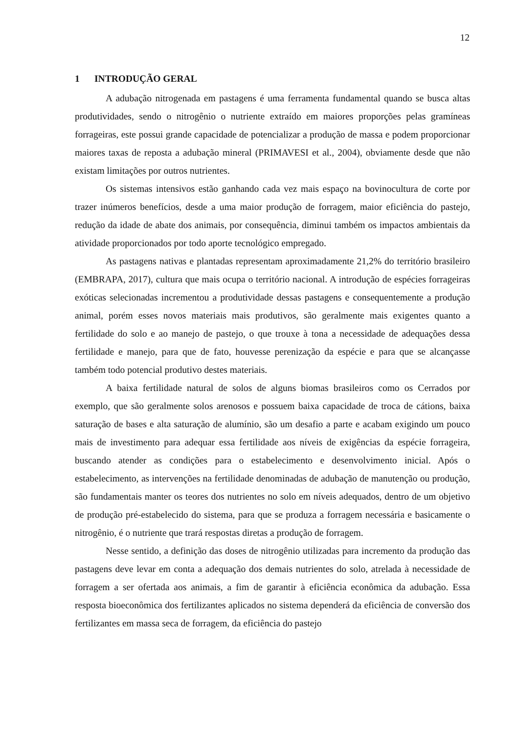12
1 INTRODUÇÃO GERAL
A adubação nitrogenada em pastagens é uma ferramenta fundamental quando se busca altas produtividades, sendo o nitrogênio o nutriente extraído em maiores proporções pelas gramíneas forrageiras, este possui grande capacidade de potencializar a produção de massa e podem proporcionar maiores taxas de reposta a adubação mineral (PRIMAVESI et al., 2004), obviamente desde que não existam limitações por outros nutrientes.
Os sistemas intensivos estão ganhando cada vez mais espaço na bovinocultura de corte por trazer inúmeros benefícios, desde a uma maior produção de forragem, maior eficiência do pastejo, redução da idade de abate dos animais, por consequência, diminui também os impactos ambientais da atividade proporcionados por todo aporte tecnológico empregado.
As pastagens nativas e plantadas representam aproximadamente 21,2% do território brasileiro (EMBRAPA, 2017), cultura que mais ocupa o território nacional. A introdução de espécies forrageiras exóticas selecionadas incrementou a produtividade dessas pastagens e consequentemente a produção animal, porém esses novos materiais mais produtivos, são geralmente mais exigentes quanto a fertilidade do solo e ao manejo de pastejo, o que trouxe à tona a necessidade de adequações dessa fertilidade e manejo, para que de fato, houvesse perenização da espécie e para que se alcançasse também todo potencial produtivo destes materiais.
A baixa fertilidade natural de solos de alguns biomas brasileiros como os Cerrados por exemplo, que são geralmente solos arenosos e possuem baixa capacidade de troca de cátions, baixa saturação de bases e alta saturação de alumínio, são um desafio a parte e acabam exigindo um pouco mais de investimento para adequar essa fertilidade aos níveis de exigências da espécie forrageira, buscando atender as condições para o estabelecimento e desenvolvimento inicial. Após o estabelecimento, as intervenções na fertilidade denominadas de adubação de manutenção ou produção, são fundamentais manter os teores dos nutrientes no solo em níveis adequados, dentro de um objetivo de produção pré-estabelecido do sistema, para que se produza a forragem necessária e basicamente o nitrogênio, é o nutriente que trará respostas diretas a produção de forragem.
Nesse sentido, a definição das doses de nitrogênio utilizadas para incremento da produção das pastagens deve levar em conta a adequação dos demais nutrientes do solo, atrelada à necessidade de forragem a ser ofertada aos animais, a fim de garantir à eficiência econômica da adubação. Essa resposta bioeconômica dos fertilizantes aplicados no sistema dependerá da eficiência de conversão dos fertilizantes em massa seca de forragem, da eficiência do pastejo